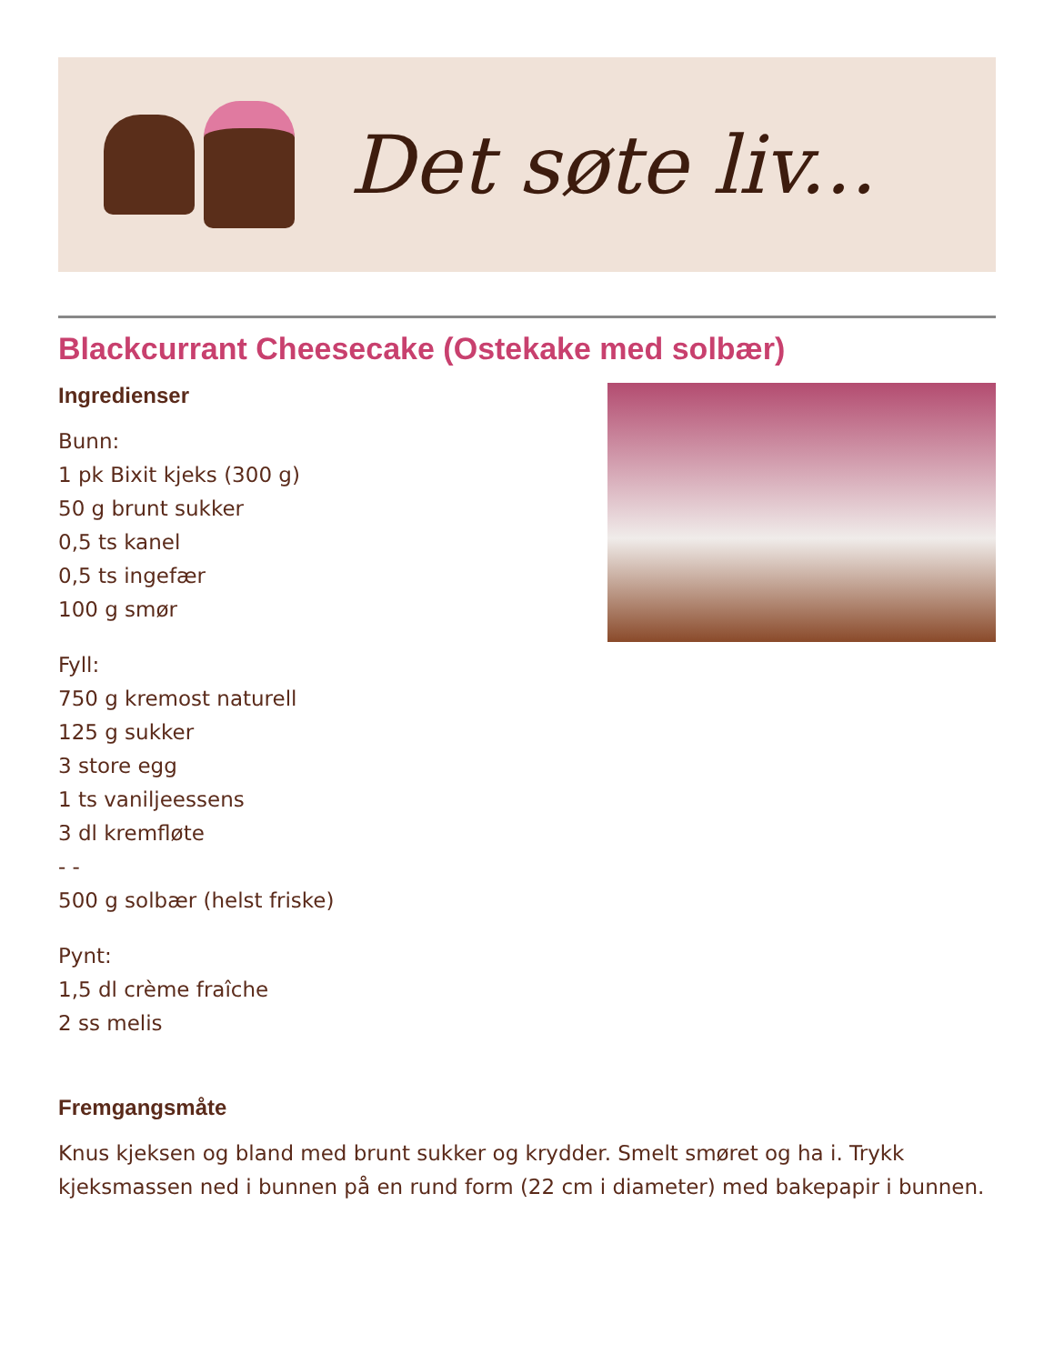Det søte liv...
Blackcurrant Cheesecake (Ostekake med solbær)
Ingredienser
Bunn:
1 pk Bixit kjeks (300 g)
50 g brunt sukker
0,5 ts kanel
0,5 ts ingefær
100 g smør
Fyll:
750 g kremost naturell
125 g sukker
3 store egg
1 ts vaniljeessens
3 dl kremfløte
- -
500 g solbær (helst friske)
Pynt:
1,5 dl crème fraîche
2 ss melis
Fremgangsmåte
Knus kjeksen og bland med brunt sukker og krydder. Smelt smøret og ha i. Trykk kjeksmassen ned i bunnen på en rund form (22 cm i diameter) med bakepapir i bunnen.